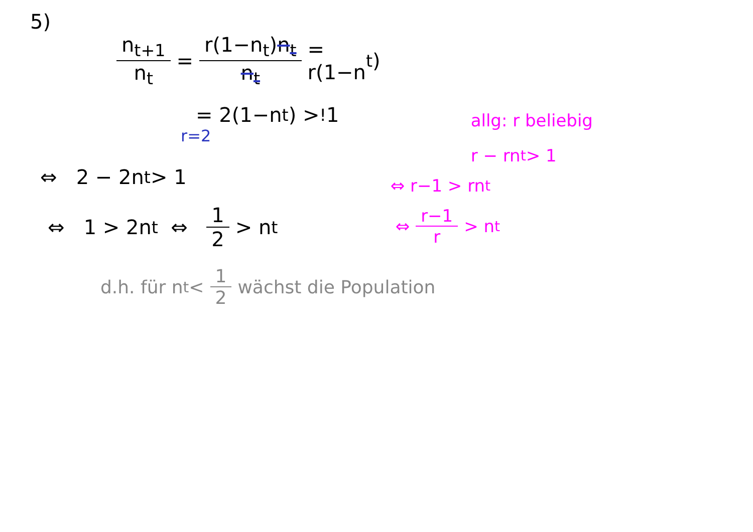5)
n<sub>t+1</sub> n<sub>t</sub> = r(1−n<sub>t</sub>)n<sub>t</sub> n<sub>t</sub> = r(1−n<sub>t</sub>)
= 2(1−n<sub>t</sub>) ><sup>!</sup> 1
r=2
⇔ 2 − 2n<sub>t</sub> > 1
⇔ 1 > 2n<sub>t</sub> ⇔ 1 2 > n<sub>t</sub>
allg: r beliebig
r − rn<sub>t</sub> > 1
⇔ r−1 > rn<sub>t</sub>
⇔ r−1 r > n<sub>t</sub>
d.h. für n<sub>t</sub> < 1 2 wächst die Population